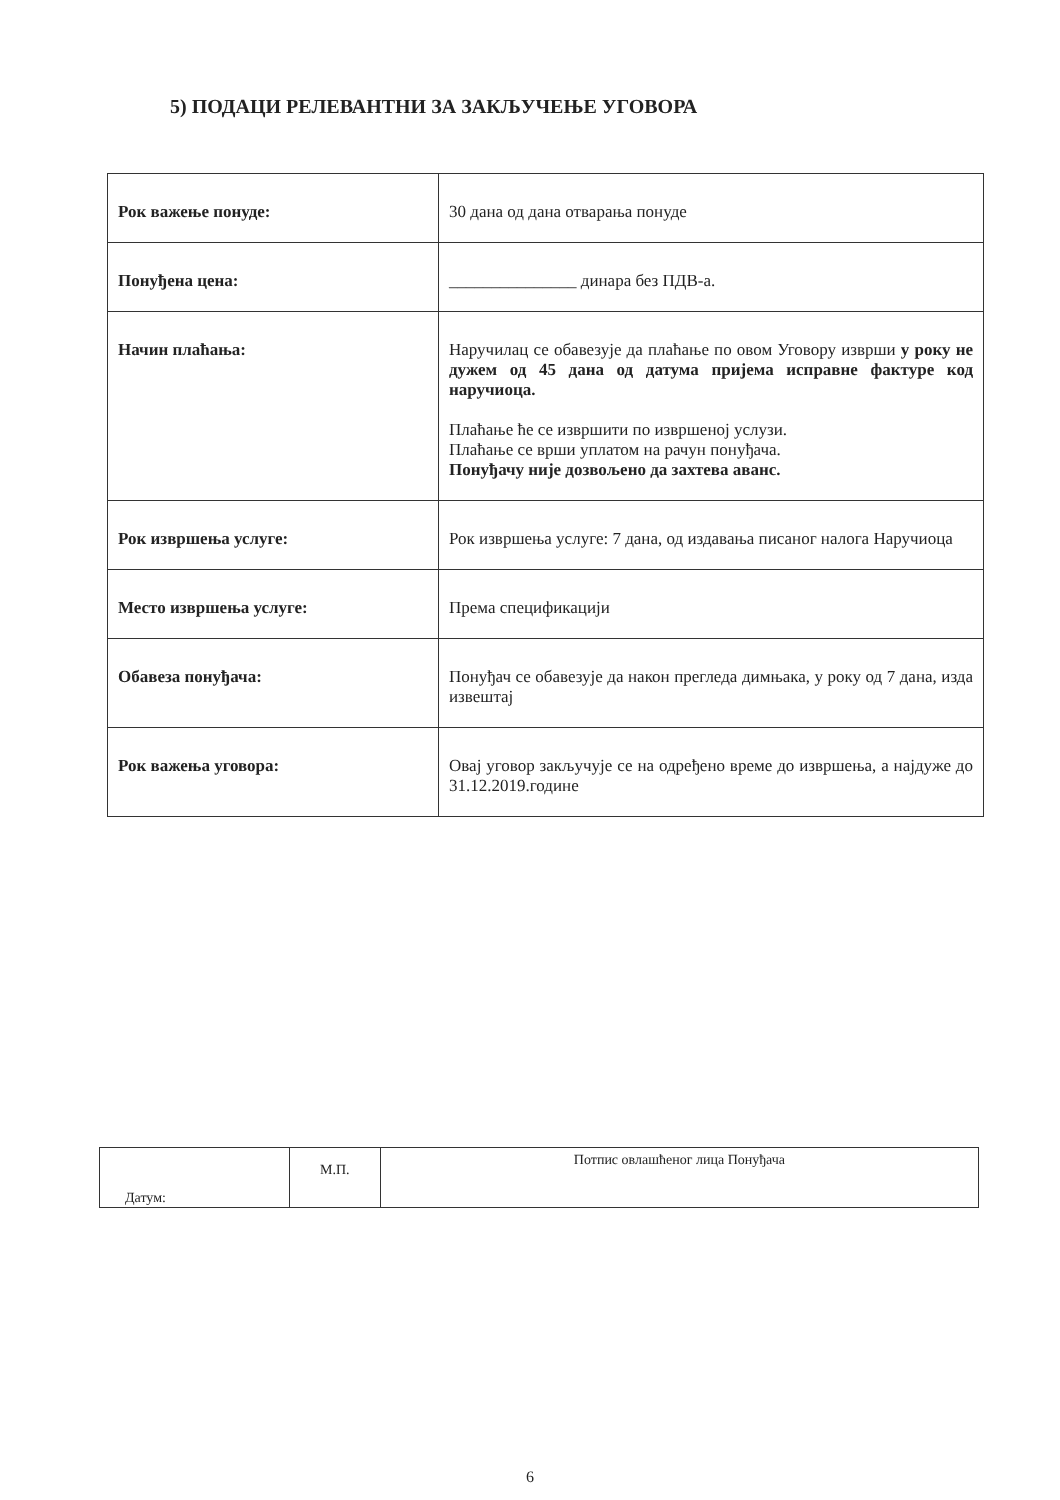5) ПОДАЦИ РЕЛЕВАНТНИ ЗА ЗАКЉУЧЕЊЕ УГОВОРА
| Рок важење понуде: | 30 дана од дана отварања понуде |
| Понуђена цена: | _______________ динара без ПДВ-а. |
| Начин плаћања: | Наручилац се обавезује да плаћање по овом Уговору изврши у року не дужем од 45 дана од датума пријема исправне фактуре код наручиоца. Плаћање ће се извршити по извршеној услузи. Плаћање се врши уплатом на рачун понуђача. Понуђачу није дозвољено да захтева аванс. |
| Рок извршења услуге: | Рок извршења услуге: 7 дана, од издавања писаног налога Наручиоца |
| Место извршења услуге: | Према спецификацији |
| Обавеза понуђача: | Понуђач се обавезује да након прегледа димњака, у року од 7 дана, изда извештај |
| Рок важења уговора: | Овај уговор закључује се на одређено време до извршења, а најдуже до 31.12.2019.године |
| Датум: | М.П. | Потпис овлашћеног лица Понуђача |
6